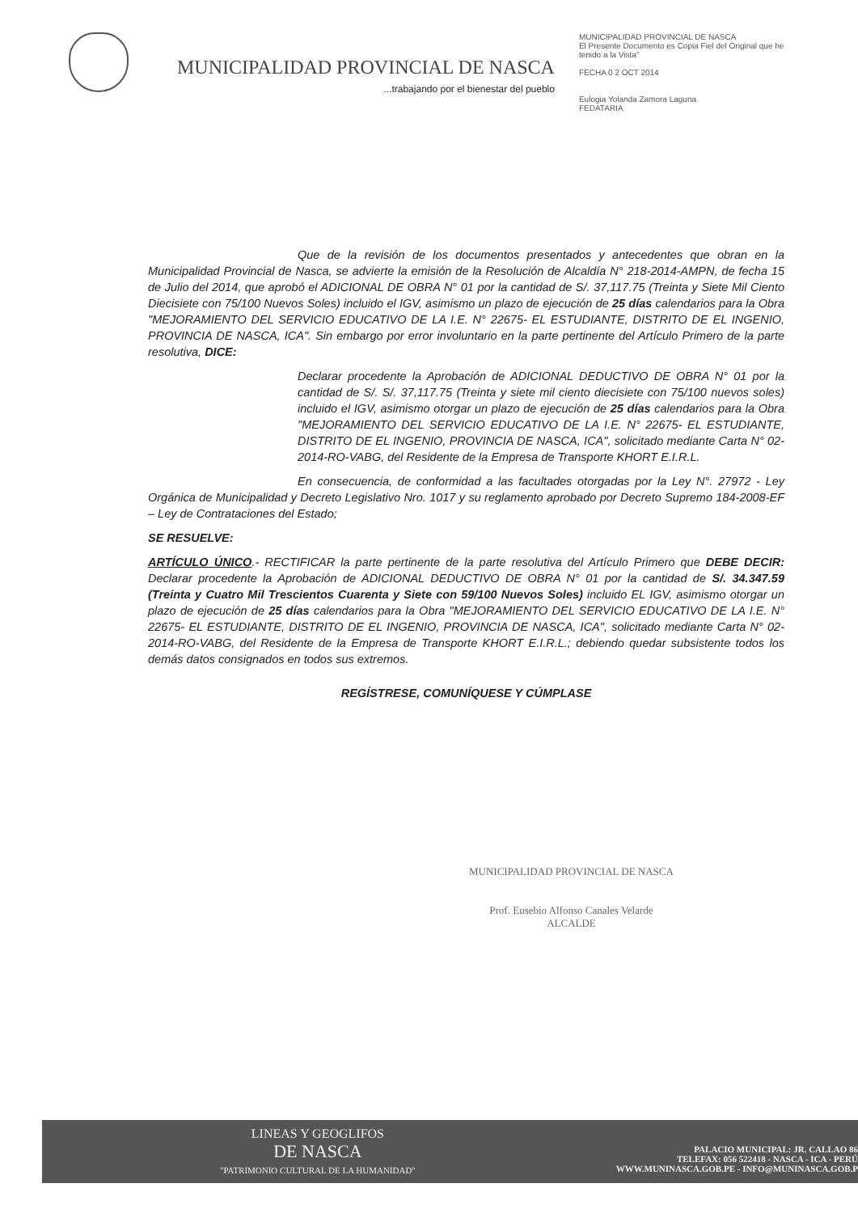MUNICIPALIDAD PROVINCIAL DE NASCA
...trabajando por el bienestar del pueblo
MUNICIPALIDAD PROVINCIAL DE NASCA
El Presente Documento es Copia Fiel del Original que he tenido a la Vista"
FECHA 0 2 OCT 2014
Eulogia Yolanda Zamora Laguna
FEDATARIA
Que de la revisión de los documentos presentados y antecedentes que obran en la Municipalidad Provincial de Nasca, se advierte la emisión de la Resolución de Alcaldía N° 218-2014-AMPN, de fecha 15 de Julio del 2014, que aprobó el ADICIONAL DE OBRA N° 01 por la cantidad de S/. 37,117.75 (Treinta y Siete Mil Ciento Diecisiete con 75/100 Nuevos Soles) incluido el IGV, asimismo un plazo de ejecución de 25 días calendarios para la Obra "MEJORAMIENTO DEL SERVICIO EDUCATIVO DE LA I.E. N° 22675- EL ESTUDIANTE, DISTRITO DE EL INGENIO, PROVINCIA DE NASCA, ICA". Sin embargo por error involuntario en la parte pertinente del Artículo Primero de la parte resolutiva, DICE:
Declarar procedente la Aprobación de ADICIONAL DEDUCTIVO DE OBRA N° 01 por la cantidad de S/. S/. 37,117.75 (Treinta y siete mil ciento diecisiete con 75/100 nuevos soles) incluido el IGV, asimismo otorgar un plazo de ejecución de 25 días calendarios para la Obra "MEJORAMIENTO DEL SERVICIO EDUCATIVO DE LA I.E. N° 22675- EL ESTUDIANTE, DISTRITO DE EL INGENIO, PROVINCIA DE NASCA, ICA", solicitado mediante Carta N° 02-2014-RO-VABG, del Residente de la Empresa de Transporte KHORT E.I.R.L.
En consecuencia, de conformidad a las facultades otorgadas por la Ley N°. 27972 - Ley Orgánica de Municipalidad y Decreto Legislativo Nro. 1017 y su reglamento aprobado por Decreto Supremo 184-2008-EF – Ley de Contrataciones del Estado;
SE RESUELVE:
ARTÍCULO ÚNICO.- RECTIFICAR la parte pertinente de la parte resolutiva del Artículo Primero que DEBE DECIR: Declarar procedente la Aprobación de ADICIONAL DEDUCTIVO DE OBRA N° 01 por la cantidad de S/. 34.347.59 (Treinta y Cuatro Mil Trescientos Cuarenta y Siete con 59/100 Nuevos Soles) incluido EL IGV, asimismo otorgar un plazo de ejecución de 25 días calendarios para la Obra "MEJORAMIENTO DEL SERVICIO EDUCATIVO DE LA I.E. N° 22675- EL ESTUDIANTE, DISTRITO DE EL INGENIO, PROVINCIA DE NASCA, ICA", solicitado mediante Carta N° 02-2014-RO-VABG, del Residente de la Empresa de Transporte KHORT E.I.R.L.; debiendo quedar subsistente todos los demás datos consignados en todos sus extremos.
REGÍSTRESE, COMUNÍQUESE Y CÚMPLASE
MUNICIPALIDAD PROVINCIAL DE NASCA
Prof. Eusebio Alfonso Canales Velarde
ALCALDE
LINEAS Y GEOGLIFOS
DE NASCA
"PATRIMONIO CULTURAL DE LA HUMANIDAD"
PALACIO MUNICIPAL: JR. CALLAO 86
TELEFAX: 056 522418 - NASCA - ICA - PERÚ
WWW.MUNINASCA.GOB.PE - INFO@MUNINASCA.GOB.P